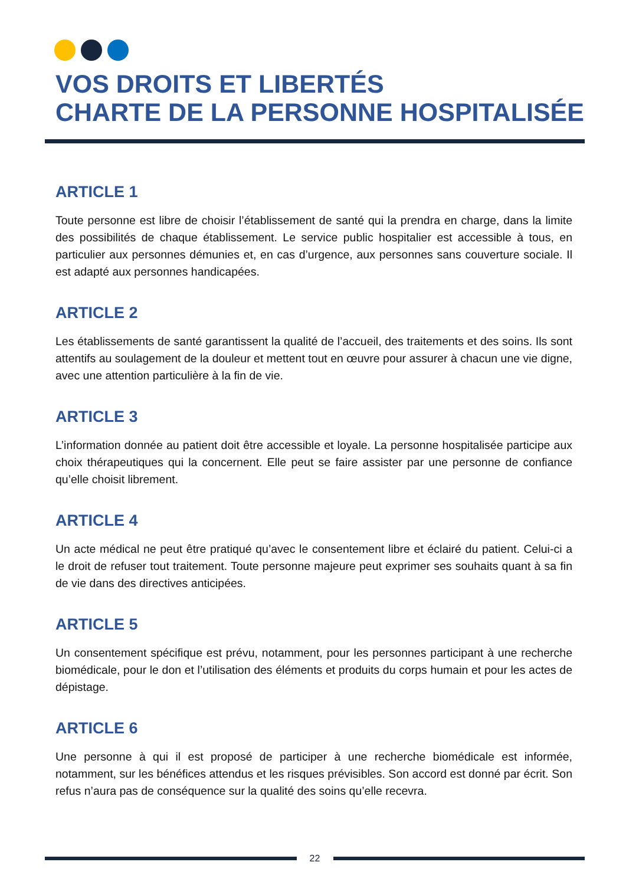VOS DROITS ET LIBERTÉS
CHARTE DE LA PERSONNE HOSPITALISÉE
ARTICLE 1
Toute personne est libre de choisir l’établissement de santé qui la prendra en charge, dans la limite des possibilités de chaque établissement. Le service public hospitalier est accessible à tous, en particulier aux personnes démunies et, en cas d’urgence, aux personnes sans couverture sociale. Il est adapté aux personnes handicapées.
ARTICLE 2
Les établissements de santé garantissent la qualité de l’accueil, des traitements et des soins. Ils sont attentifs au soulagement de la douleur et mettent tout en œuvre pour assurer à chacun une vie digne, avec une attention particulière à la fin de vie.
ARTICLE 3
L’information donnée au patient doit être accessible et loyale. La personne hospitalisée participe aux choix thérapeutiques qui la concernent. Elle peut se faire assister par une personne de confiance qu’elle choisit librement.
ARTICLE 4
Un acte médical ne peut être pratiqué qu’avec le consentement libre et éclairé du patient. Celui-ci a le droit de refuser tout traitement. Toute personne majeure peut exprimer ses souhaits quant à sa fin de vie dans des directives anticipées.
ARTICLE 5
Un consentement spécifique est prévu, notamment, pour les personnes participant à une recherche biomédicale, pour le don et l’utilisation des éléments et produits du corps humain et pour les actes de dépistage.
ARTICLE 6
Une personne à qui il est proposé de participer à une recherche biomédicale est informée, notamment, sur les bénéfices attendus et les risques prévisibles. Son accord est donné par écrit. Son refus n’aura pas de conséquence sur la qualité des soins qu’elle recevra.
22